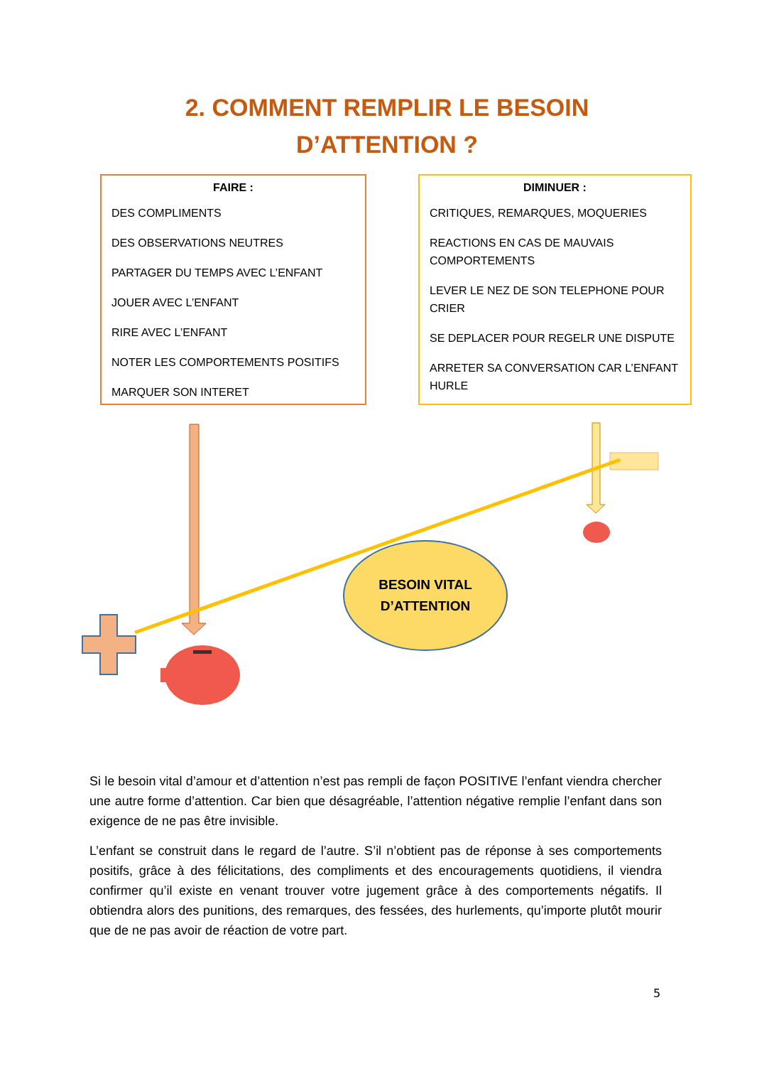2. COMMENT REMPLIR LE BESOIN
D’ATTENTION ?
FAIRE :
DES COMPLIMENTS
DES OBSERVATIONS NEUTRES
PARTAGER DU TEMPS AVEC L’ENFANT
JOUER AVEC L’ENFANT
RIRE AVEC L’ENFANT
NOTER LES COMPORTEMENTS POSITIFS
MARQUER SON INTERET
DIMINUER :
CRITIQUES, REMARQUES, MOQUERIES
REACTIONS EN CAS DE MAUVAIS COMPORTEMENTS
LEVER LE NEZ DE SON TELEPHONE POUR CRIER
SE DEPLACER POUR REGELR UNE DISPUTE
ARRETER SA CONVERSATION CAR L’ENFANT HURLE
BESOIN VITAL
D’ATTENTION
Si le besoin vital d’amour et d’attention n’est pas rempli de façon POSITIVE l’enfant viendra chercher une autre forme d’attention. Car bien que désagréable, l’attention négative remplie l’enfant dans son exigence de ne pas être invisible.
L’enfant se construit dans le regard de l’autre. S’il n’obtient pas de réponse à ses comportements positifs, grâce à des félicitations, des compliments et des encouragements quotidiens, il viendra confirmer qu’il existe en venant trouver votre jugement grâce à des comportements négatifs. Il obtiendra alors des punitions, des remarques, des fessées, des hurlements, qu’importe plutôt mourir que de ne pas avoir de réaction de votre part.
5